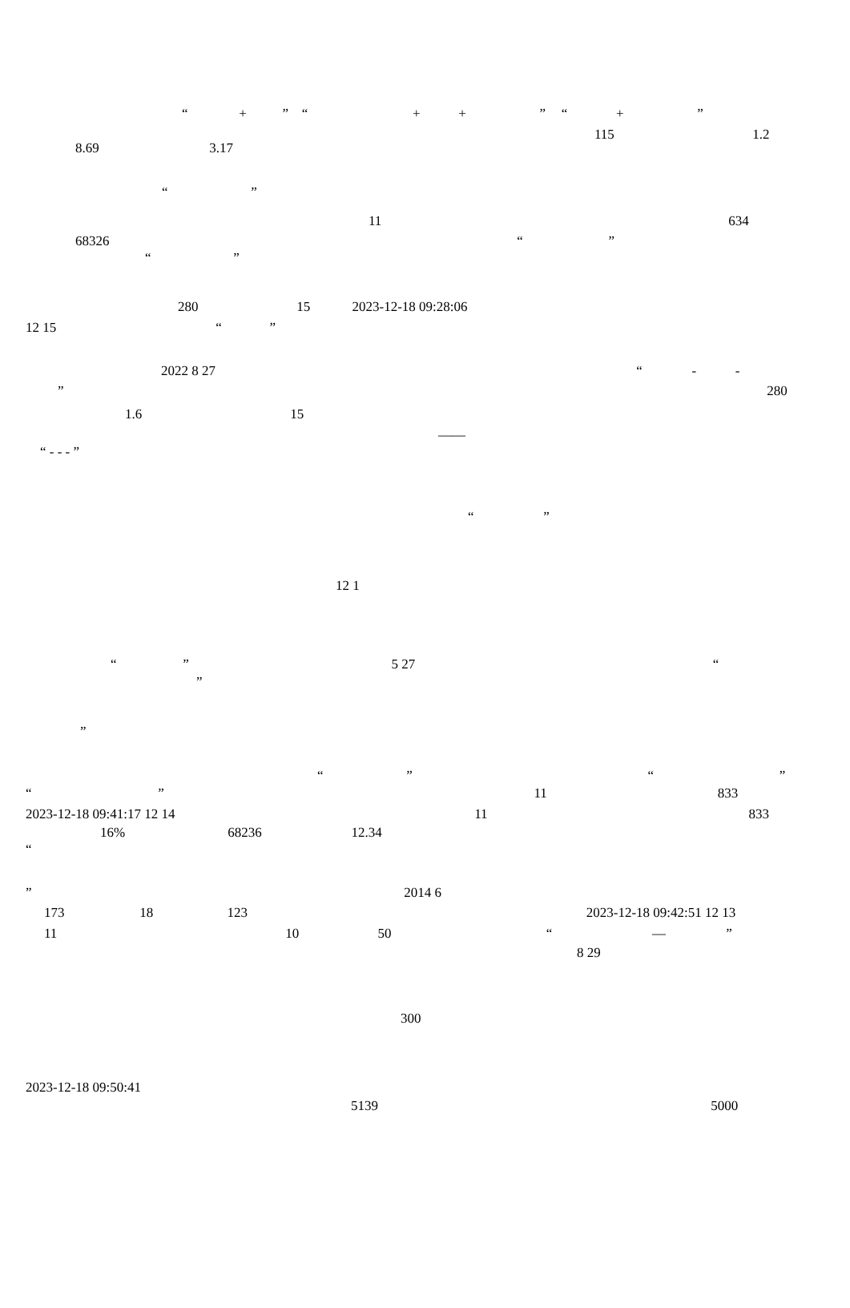“ + ” “ + + ” “ + ”
115 1.2
8.69 3.17
“ ”
11 634
68326 “ ”
“ ”
280 15 2023-12-18 09:28:06
12 15 “ ”
2022 8 27 “ - -
” 280
1.6 15
——
“ - - - ”
“ ”
12 1
“ ” 5 27 “
”
”
“ ” “ ”
“ ” 11 833
2023-12-18 09:41:17 12 14 11 833
16% 68236 12.34
“
” 2014 6
173 18 123 2023-12-18 09:42:51 12 13
11 10 50 “ — ”
8 29
300
2023-12-18 09:50:41
5139 5000